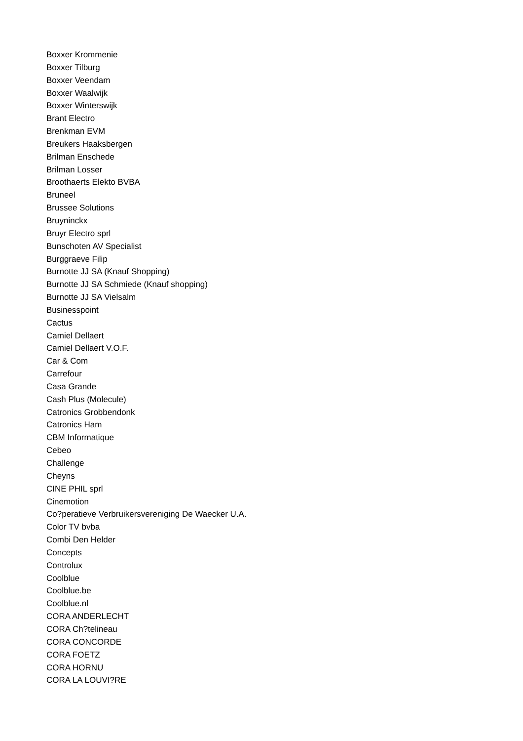Boxxer Krommenie
Boxxer Tilburg
Boxxer Veendam
Boxxer Waalwijk
Boxxer Winterswijk
Brant Electro
Brenkman EVM
Breukers Haaksbergen
Brilman Enschede
Brilman Losser
Broothaerts Elekto BVBA
Bruneel
Brussee Solutions
Bruyninckx
Bruyr Electro sprl
Bunschoten AV Specialist
Burggraeve Filip
Burnotte JJ SA (Knauf Shopping)
Burnotte JJ SA Schmiede (Knauf shopping)
Burnotte JJ SA Vielsalm
Businesspoint
Cactus
Camiel Dellaert
Camiel Dellaert V.O.F.
Car & Com
Carrefour
Casa Grande
Cash Plus (Molecule)
Catronics Grobbendonk
Catronics Ham
CBM Informatique
Cebeo
Challenge
Cheyns
CINE PHIL sprl
Cinemotion
Co?peratieve Verbruikersvereniging De Waecker U.A.
Color TV bvba
Combi Den Helder
Concepts
Controlux
Coolblue
Coolblue.be
Coolblue.nl
CORA ANDERLECHT
CORA Ch?telineau
CORA CONCORDE
CORA FOETZ
CORA HORNU
CORA LA LOUVI?RE